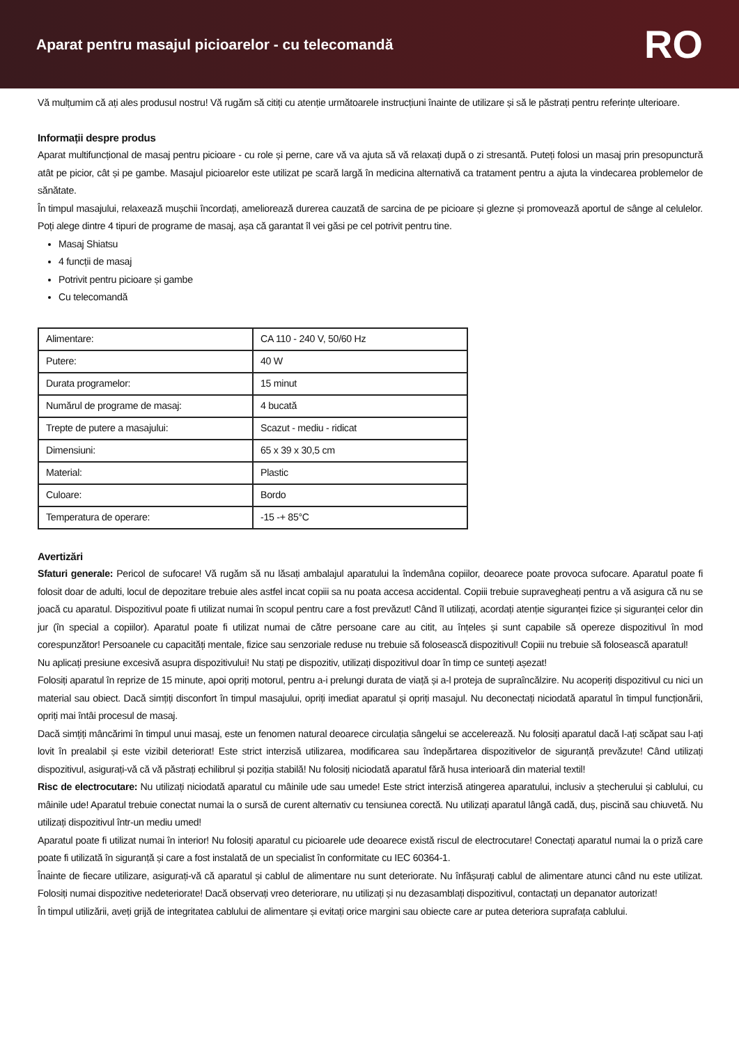Aparat pentru masajul picioarelor - cu telecomandă
RO
Vă mulțumim că ați ales produsul nostru! Vă rugăm să citiți cu atenție următoarele instrucțiuni înainte de utilizare și să le păstrați pentru referințe ulterioare.
Informații despre produs
Aparat multifuncțional de masaj pentru picioare - cu role și perne, care vă va ajuta să vă relaxați după o zi stresantă. Puteți folosi un masaj prin presopunctură atât pe picior, cât și pe gambe. Masajul picioarelor este utilizat pe scară largă în medicina alternativă ca tratament pentru a ajuta la vindecarea problemelor de sănătate.
În timpul masajului, relaxează mușchii încordați, ameliorează durerea cauzată de sarcina de pe picioare și glezne și promovează aportul de sânge al celulelor. Poți alege dintre 4 tipuri de programe de masaj, așa că garantat îl vei găsi pe cel potrivit pentru tine.
Masaj Shiatsu
4 funcții de masaj
Potrivit pentru picioare și gambe
Cu telecomandă
| Alimentare: | CA 110 - 240 V, 50/60 Hz |
| Putere: | 40 W |
| Durata programelor: | 15 minut |
| Numărul de programe de masaj: | 4 bucată |
| Trepte de putere a masajului: | Scazut - mediu - ridicat |
| Dimensiuni: | 65 x 39 x 30,5 cm |
| Material: | Plastic |
| Culoare: | Bordo |
| Temperatura de operare: | -15 -+ 85°C |
Avertizări
Sfaturi generale: Pericol de sufocare! Vă rugăm să nu lăsați ambalajul aparatului la îndemâna copiilor, deoarece poate provoca sufocare. Aparatul poate fi folosit doar de adulti, locul de depozitare trebuie ales astfel incat copiii sa nu poata accesa accidental. Copiii trebuie supravegheați pentru a vă asigura că nu se joacă cu aparatul. Dispozitivul poate fi utilizat numai în scopul pentru care a fost prevăzut! Când îl utilizați, acordați atenție siguranței fizice și siguranței celor din jur (în special a copiilor). Aparatul poate fi utilizat numai de către persoane care au citit, au înțeles și sunt capabile să opereze dispozitivul în mod corespunzător! Persoanele cu capacități mentale, fizice sau senzoriale reduse nu trebuie să folosească dispozitivul! Copiii nu trebuie să folosească aparatul!
Nu aplicați presiune excesivă asupra dispozitivului! Nu stați pe dispozitiv, utilizați dispozitivul doar în timp ce sunteți așezat!
Folosiți aparatul în reprize de 15 minute, apoi opriți motorul, pentru a-i prelungi durata de viață și a-l proteja de supraîncălzire. Nu acoperiți dispozitivul cu nici un material sau obiect. Dacă simțiți disconfort în timpul masajului, opriți imediat aparatul și opriți masajul. Nu deconectați niciodată aparatul în timpul funcționării, opriți mai întâi procesul de masaj.
Dacă simțiți mâncărimi în timpul unui masaj, este un fenomen natural deoarece circulația sângelui se accelerează. Nu folosiți aparatul dacă l-ați scăpat sau l-ați lovit în prealabil și este vizibil deteriorat! Este strict interzisă utilizarea, modificarea sau îndepărtarea dispozitivelor de siguranță prevăzute! Când utilizați dispozitivul, asigurați-vă că vă păstrați echilibrul și poziția stabilă! Nu folosiți niciodată aparatul fără husa interioară din material textil!
Risc de electrocutare: Nu utilizați niciodată aparatul cu mâinile ude sau umede! Este strict interzisă atingerea aparatului, inclusiv a ștecherului și cablului, cu mâinile ude! Aparatul trebuie conectat numai la o sursă de curent alternativ cu tensiunea corectă. Nu utilizați aparatul lângă cadă, duș, piscină sau chiuvetă. Nu utilizați dispozitivul într-un mediu umed!
Aparatul poate fi utilizat numai în interior! Nu folosiți aparatul cu picioarele ude deoarece există riscul de electrocutare! Conectați aparatul numai la o priză care poate fi utilizată în siguranță și care a fost instalată de un specialist în conformitate cu IEC 60364-1.
Înainte de fiecare utilizare, asigurați-vă că aparatul și cablul de alimentare nu sunt deteriorate. Nu înfășurați cablul de alimentare atunci când nu este utilizat. Folosiți numai dispozitive nedeteriorate! Dacă observați vreo deteriorare, nu utilizați și nu dezasamblați dispozitivul, contactați un depanator autorizat!
În timpul utilizării, aveți grijă de integritatea cablului de alimentare și evitați orice margini sau obiecte care ar putea deteriora suprafața cablului.